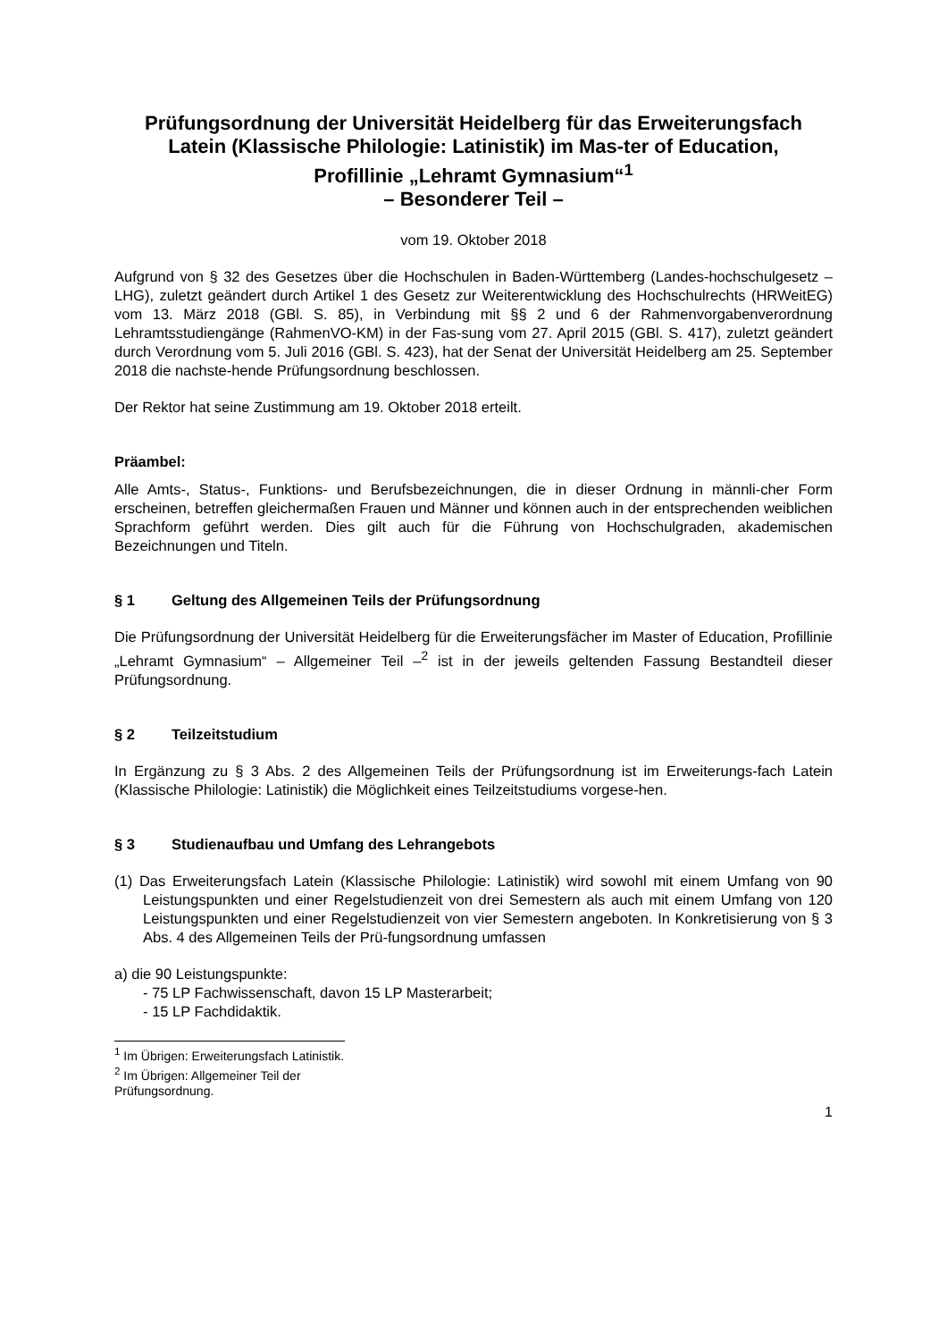Prüfungsordnung der Universität Heidelberg für das Erweiterungsfach Latein (Klassische Philologie: Latinistik) im Mas-ter of Education,
Profillinie „Lehramt Gymnasium“<sup>1</sup>
– Besonderer Teil –
vom 19. Oktober 2018
Aufgrund von § 32 des Gesetzes über die Hochschulen in Baden-Württemberg (Landes-hochschulgesetz – LHG), zuletzt geändert durch Artikel 1 des Gesetz zur Weiterentwicklung des Hochschulrechts (HRWeitEG) vom 13. März 2018 (GBl. S. 85), in Verbindung mit §§ 2 und 6 der Rahmenvorgabenverordnung Lehramtsstudiengänge (RahmenVO-KM) in der Fas-sung vom 27. April 2015 (GBl. S. 417), zuletzt geändert durch Verordnung vom 5. Juli 2016 (GBl. S. 423), hat der Senat der Universität Heidelberg am 25. September 2018 die nachste-hende Prüfungsordnung beschlossen.
Der Rektor hat seine Zustimmung am 19. Oktober 2018 erteilt.
Präambel:
Alle Amts-, Status-, Funktions- und Berufsbezeichnungen, die in dieser Ordnung in männli-cher Form erscheinen, betreffen gleichermaßen Frauen und Männer und können auch in der entsprechenden weiblichen Sprachform geführt werden. Dies gilt auch für die Führung von Hochschulgraden, akademischen Bezeichnungen und Titeln.
§ 1 Geltung des Allgemeinen Teils der Prüfungsordnung
Die Prüfungsordnung der Universität Heidelberg für die Erweiterungsfächer im Master of Education, Profillinie „Lehramt Gymnasium“ – Allgemeiner Teil –<sup>2</sup> ist in der jeweils geltenden Fassung Bestandteil dieser Prüfungsordnung.
§ 2 Teilzeitstudium
In Ergänzung zu § 3 Abs. 2 des Allgemeinen Teils der Prüfungsordnung ist im Erweiterungs-fach Latein (Klassische Philologie: Latinistik) die Möglichkeit eines Teilzeitstudiums vorgese-hen.
§ 3 Studienaufbau und Umfang des Lehrangebots
(1) Das Erweiterungsfach Latein (Klassische Philologie: Latinistik) wird sowohl mit einem Umfang von 90 Leistungspunkten und einer Regelstudienzeit von drei Semestern als auch mit einem Umfang von 120 Leistungspunkten und einer Regelstudienzeit von vier Semestern angeboten. In Konkretisierung von § 3 Abs. 4 des Allgemeinen Teils der Prü-fungsordnung umfassen
a) die 90 Leistungspunkte:
- 75 LP Fachwissenschaft, davon 15 LP Masterarbeit;
- 15 LP Fachdidaktik.
<sup>1</sup> Im Übrigen: Erweiterungsfach Latinistik.
<sup>2</sup> Im Übrigen: Allgemeiner Teil der Prüfungsordnung.
1